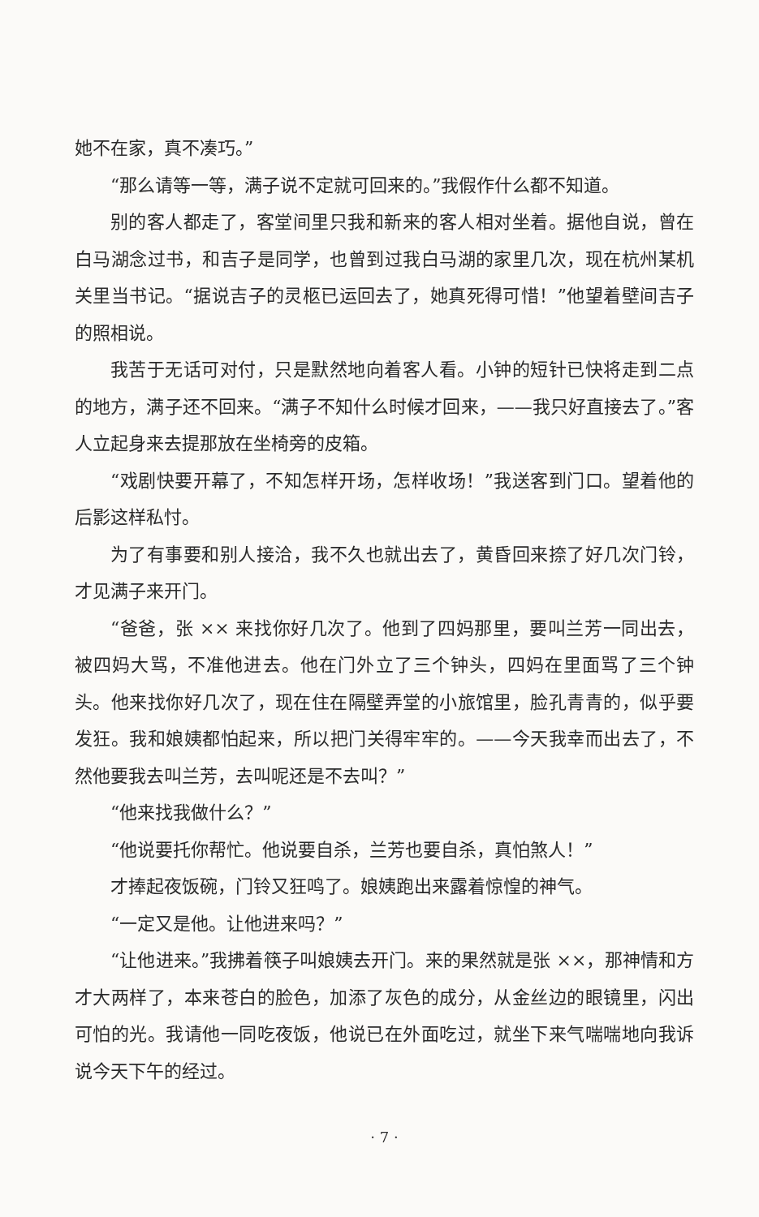她不在家，真不凑巧。”
“那么请等一等，满子说不定就可回来的。”我假作什么都不知道。
别的客人都走了，客堂间里只我和新来的客人相对坐着。据他自说，曾在白马湖念过书，和吉子是同学，也曾到过我白马湖的家里几次，现在杭州某机关里当书记。“据说吉子的灵柩已运回去了，她真死得可惜！”他望着壁间吉子的照相说。
我苦于无话可对付，只是默然地向着客人看。小钟的短针已快将走到二点的地方，满子还不回来。“满子不知什么时候才回来，——我只好直接去了。”客人立起身来去提那放在坐椅旁的皮箱。
“戏剧快要开幕了，不知怎样开场，怎样收场！”我送客到门口。望着他的后影这样私忖。
为了有事要和别人接洽，我不久也就出去了，黄昏回来捺了好几次门铃，才见满子来开门。
“爸爸，张 ×× 来找你好几次了。他到了四妈那里，要叫兰芳一同出去，被四妈大骂，不准他进去。他在门外立了三个钟头，四妈在里面骂了三个钟头。他来找你好几次了，现在住在隔壁弄堂的小旅馆里，脸孔青青的，似乎要发狂。我和娘姨都怕起来，所以把门关得牢牢的。——今天我幸而出去了，不然他要我去叫兰芳，去叫呢还是不去叫？”
“他来找我做什么？”
“他说要托你帮忙。他说要自杀，兰芳也要自杀，真怕煞人！”
才捧起夜饭碗，门铃又狂鸣了。娘姨跑出来露着惊惶的神气。
“一定又是他。让他进来吗？”
“让他进来。”我拂着筷子叫娘姨去开门。来的果然就是张 ××，那神情和方才大两样了，本来苍白的脸色，加添了灰色的成分，从金丝边的眼镜里，闪出可怕的光。我请他一同吃夜饭，他说已在外面吃过，就坐下来气喘喘地向我诉说今天下午的经过。
· 7 ·